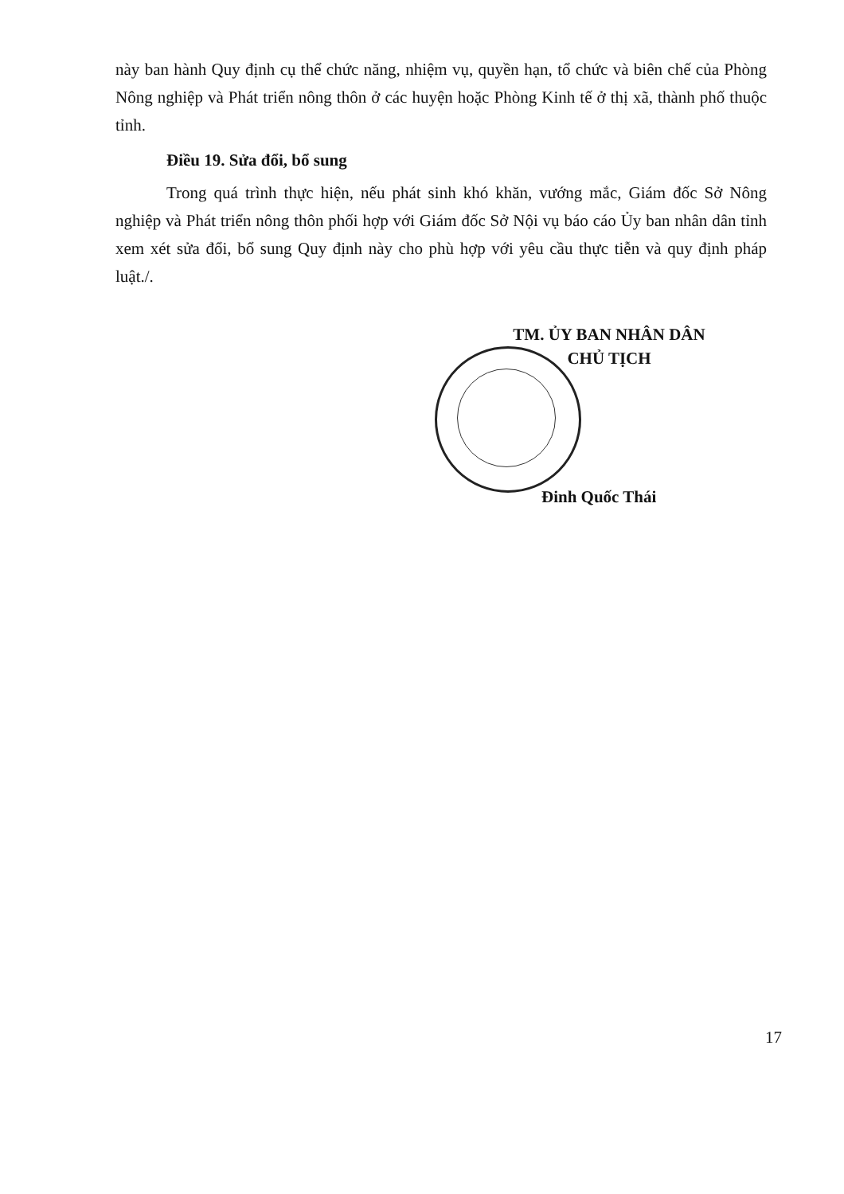này ban hành Quy định cụ thể chức năng, nhiệm vụ, quyền hạn, tổ chức và biên chế của Phòng Nông nghiệp và Phát triển nông thôn ở các huyện hoặc Phòng Kinh tế ở thị xã, thành phố thuộc tỉnh.
Điều 19. Sửa đổi, bổ sung
Trong quá trình thực hiện, nếu phát sinh khó khăn, vướng mắc, Giám đốc Sở Nông nghiệp và Phát triển nông thôn phối hợp với Giám đốc Sở Nội vụ báo cáo Ủy ban nhân dân tỉnh xem xét sửa đổi, bổ sung Quy định này cho phù hợp với yêu cầu thực tiễn và quy định pháp luật./.
TM. ỦY BAN NHÂN DÂN
CHỦ TỊCH
Đinh Quốc Thái
17